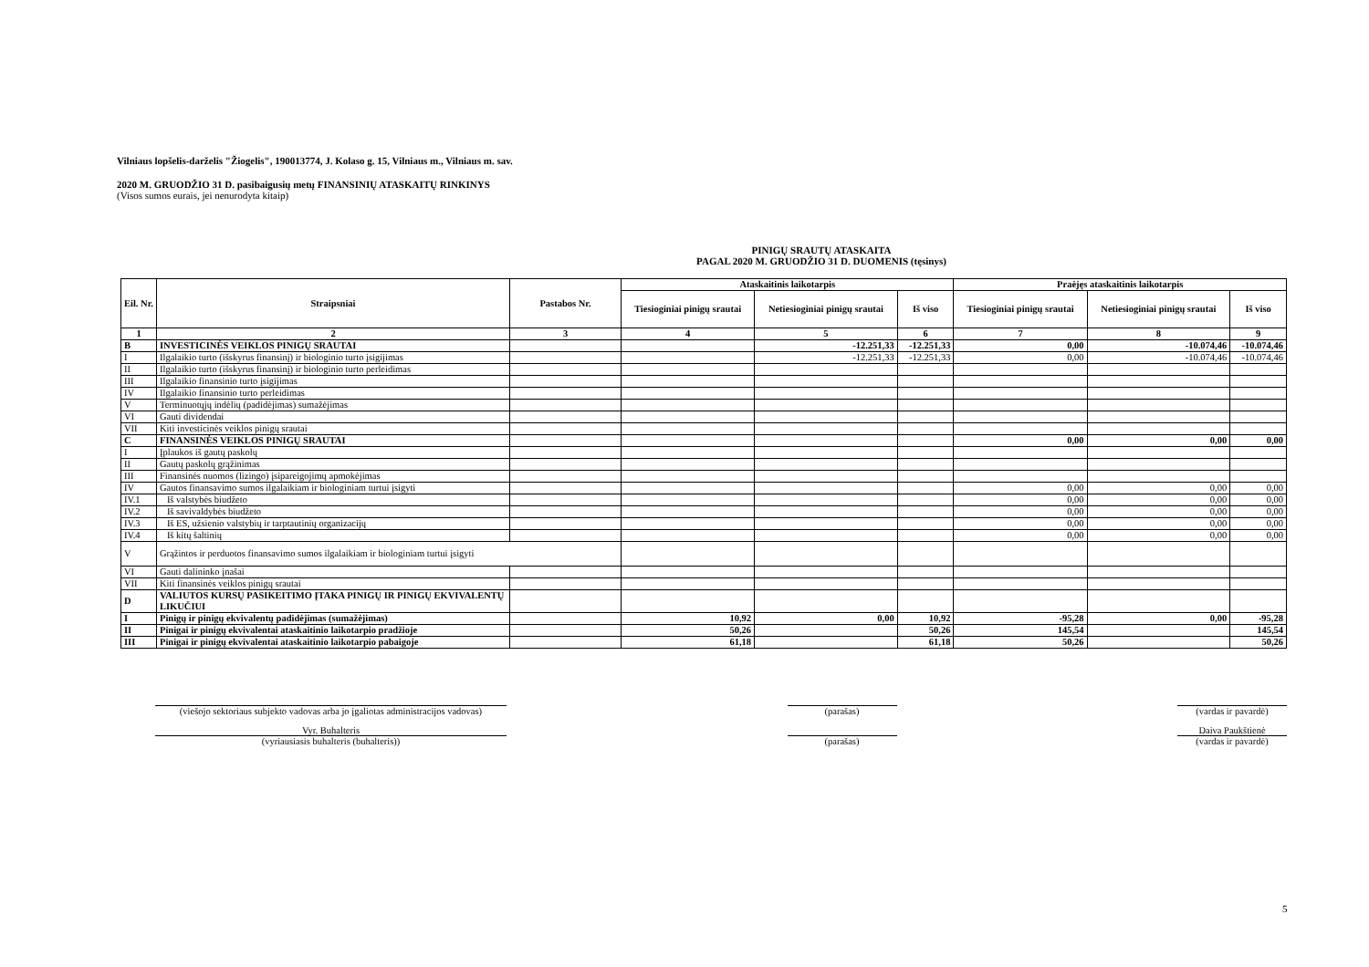Vilniaus lopšelis-darželis "Žiogelis", 190013774, J. Kolaso g. 15, Vilniaus m., Vilniaus m. sav.
2020 M. GRUODŽIO 31 D. pasibaigusių metų FINANSINIŲ ATASKAITŲ RINKINYS
(Visos sumos eurais, jei nenurodyta kitaip)
PINIGŲ SRAUTŲ ATASKAITA
PAGAL 2020 M. GRUODŽIO 31 D. DUOMENIS (tęsinys)
| Eil. Nr. | Straipsniai | Pastabos Nr. | Ataskaitinis laikotarpis | | | Praėjęs ataskaitinis laikotarpis | | |
| --- | --- | --- | --- | --- | --- | --- | --- | --- |
| | | | Tiesioginiai pinigų srautai | Netiesioginiai pinigų srautai | Iš viso | Tiesioginiai pinigų srautai | Netiesioginiai pinigų srautai | Iš viso |
| 1 | 2 | 3 | 4 | 5 | 6 | 7 | 8 | 9 |
| B | INVESTICINĖS VEIKLOS PINIGŲ SRAUTAI | | | -12.251,33 | -12.251,33 | 0,00 | -10.074,46 | -10.074,46 |
| I | Ilgalaikio turto (išskyrus finansinį) ir biologinio turto įsigijimas | | | -12.251,33 | -12.251,33 | 0,00 | -10.074,46 | -10.074,46 |
| II | Ilgalaikio turto (išskyrus finansinį) ir biologinio turto perleidimas | | | | | | | |
| III | Ilgalaikio finansinio turto įsigijimas | | | | | | | |
| IV | Ilgalaikio finansinio turto perleidimas | | | | | | | |
| V | Terminuotųjų indėlių (padidėjimas) sumažėjimas | | | | | | | |
| VI | Gauti dividendai | | | | | | | |
| VII | Kiti investicinės veiklos pinigų srautai | | | | | | | |
| C | FINANSINĖS VEIKLOS PINIGŲ SRAUTAI | | | | | 0,00 | 0,00 | 0,00 |
| I | Įplaukos iš gautų paskolų | | | | | | | |
| II | Gautų paskolų grąžinimas | | | | | | | |
| III | Finansinės nuomos (lizingo) įsipareigojimų apmokėjimas | | | | | | | |
| IV | Gautos finansavimo sumos ilgalaikiam ir biologiniam turtui įsigyti | | | | | 0,00 | 0,00 | 0,00 |
| IV.1 | Iš valstybės biudžeto | | | | | 0,00 | 0,00 | 0,00 |
| IV.2 | Iš savivaldybės biudžeto | | | | | 0,00 | 0,00 | 0,00 |
| IV.3 | Iš ES, užsienio valstybių ir tarptautinių organizacijų | | | | | 0,00 | 0,00 | 0,00 |
| IV.4 | Iš kitų šaltinių | | | | | 0,00 | 0,00 | 0,00 |
| V | Grąžintos ir perduotos finansavimo sumos ilgalaikiam ir biologiniam turtui įsigyti | | | | | | | |
| VI | Gauti dalininko įnašai | | | | | | | |
| VII | Kiti finansinės veiklos pinigų srautai | | | | | | | |
| D | VALIUTOS KURSŲ PASIKEITIMO ĮTAKA PINIGŲ IR PINIGŲ EKVIVALENTŲ LIKUČIUI | | | | | | | |
| I | Pinigų ir pinigų ekvivalentų padidėjimas (sumažėjimas) | | 10,92 | 0,00 | 10,92 | -95,28 | 0,00 | -95,28 |
| II | Pinigai ir pinigų ekvivalentai ataskaitinio laikotarpio pradžioje | | 50,26 | | 50,26 | 145,54 | | 145,54 |
| III | Pinigai ir pinigų ekvivalentai ataskaitinio laikotarpio pabaigoje | | 61,18 | | 61,18 | 50,26 | | 50,26 |
(viešojo sektoriaus subjekto vadovas arba jo įgaliotas administracijos vadovas) (parašas) (vardas ir pavardė)
Vyr. Buhalteris Daiva Paukštienė
(vyriausiasis buhalteris (buhalteris)) (parašas) (vardas ir pavardė)
5